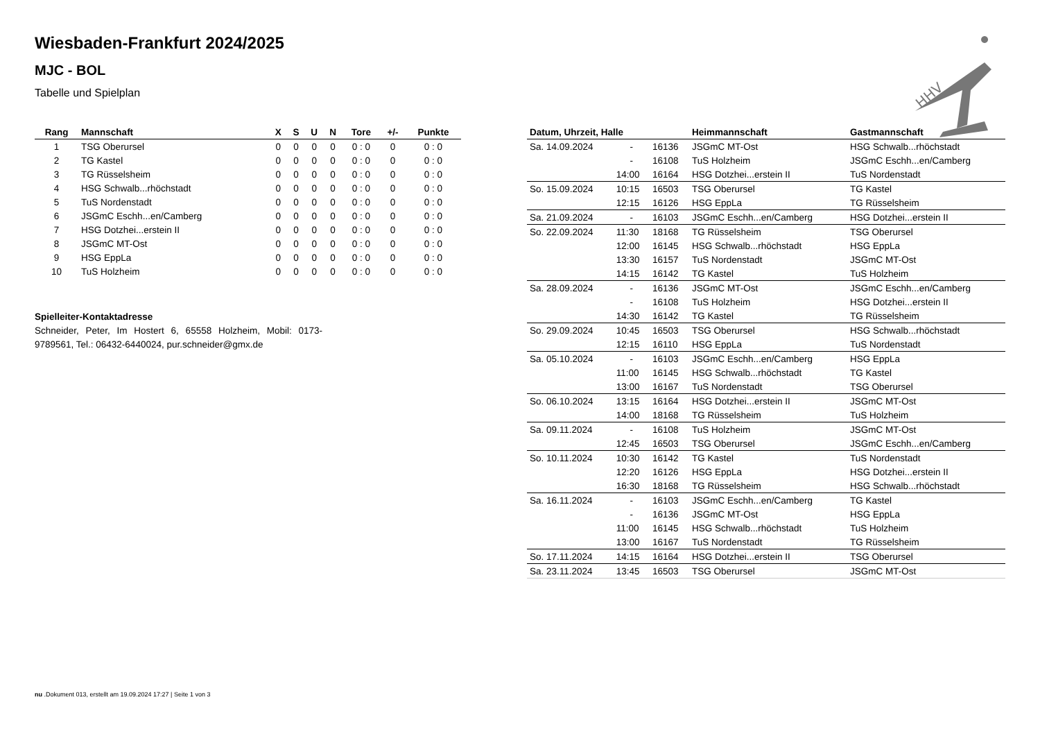HHV
Wiesbaden-Frankfurt 2024/2025
MJC - BOL
Tabelle und Spielplan
| Rang | Mannschaft | X | S | U | N | Tore | +/- | Punkte |
| --- | --- | --- | --- | --- | --- | --- | --- | --- |
| 1 | TSG Oberursel | 0 | 0 | 0 | 0 | 0 : 0 | 0 | 0 : 0 |
| 2 | TG Kastel | 0 | 0 | 0 | 0 | 0 : 0 | 0 | 0 : 0 |
| 3 | TG Rüsselsheim | 0 | 0 | 0 | 0 | 0 : 0 | 0 | 0 : 0 |
| 4 | HSG Schwalb...rhöchstadt | 0 | 0 | 0 | 0 | 0 : 0 | 0 | 0 : 0 |
| 5 | TuS Nordenstadt | 0 | 0 | 0 | 0 | 0 : 0 | 0 | 0 : 0 |
| 6 | JSGmC Eschh...en/Camberg | 0 | 0 | 0 | 0 | 0 : 0 | 0 | 0 : 0 |
| 7 | HSG Dotzhei...erstein II | 0 | 0 | 0 | 0 | 0 : 0 | 0 | 0 : 0 |
| 8 | JSGmC MT-Ost | 0 | 0 | 0 | 0 | 0 : 0 | 0 | 0 : 0 |
| 9 | HSG EppLa | 0 | 0 | 0 | 0 | 0 : 0 | 0 | 0 : 0 |
| 10 | TuS Holzheim | 0 | 0 | 0 | 0 | 0 : 0 | 0 | 0 : 0 |
Spielleiter-Kontaktadresse
Schneider, Peter, Im Hostert 6, 65558 Holzheim, Mobil: 0173-9789561, Tel.: 06432-6440024, pur.schneider@gmx.de
| Datum, Uhrzeit, Halle | | | Heimmannschaft | Gastmannschaft |
| --- | --- | --- | --- | --- |
| Sa. 14.09.2024 | - | 16136 | JSGmC MT-Ost | HSG Schwalb...rhöchstadt |
| | - | 16108 | TuS Holzheim | JSGmC Eschh...en/Camberg |
| | 14:00 | 16164 | HSG Dotzhei...erstein II | TuS Nordenstadt |
| So. 15.09.2024 | 10:15 | 16503 | TSG Oberursel | TG Kastel |
| | 12:15 | 16126 | HSG EppLa | TG Rüsselsheim |
| Sa. 21.09.2024 | - | 16103 | JSGmC Eschh...en/Camberg | HSG Dotzhei...erstein II |
| So. 22.09.2024 | 11:30 | 18168 | TG Rüsselsheim | TSG Oberursel |
| | 12:00 | 16145 | HSG Schwalb...rhöchstadt | HSG EppLa |
| | 13:30 | 16157 | TuS Nordenstadt | JSGmC MT-Ost |
| | 14:15 | 16142 | TG Kastel | TuS Holzheim |
| Sa. 28.09.2024 | - | 16136 | JSGmC MT-Ost | JSGmC Eschh...en/Camberg |
| | - | 16108 | TuS Holzheim | HSG Dotzhei...erstein II |
| | 14:30 | 16142 | TG Kastel | TG Rüsselsheim |
| So. 29.09.2024 | 10:45 | 16503 | TSG Oberursel | HSG Schwalb...rhöchstadt |
| | 12:15 | 16110 | HSG EppLa | TuS Nordenstadt |
| Sa. 05.10.2024 | - | 16103 | JSGmC Eschh...en/Camberg | HSG EppLa |
| | 11:00 | 16145 | HSG Schwalb...rhöchstadt | TG Kastel |
| | 13:00 | 16167 | TuS Nordenstadt | TSG Oberursel |
| So. 06.10.2024 | 13:15 | 16164 | HSG Dotzhei...erstein II | JSGmC MT-Ost |
| | 14:00 | 18168 | TG Rüsselsheim | TuS Holzheim |
| Sa. 09.11.2024 | - | 16108 | TuS Holzheim | JSGmC MT-Ost |
| | 12:45 | 16503 | TSG Oberursel | JSGmC Eschh...en/Camberg |
| So. 10.11.2024 | 10:30 | 16142 | TG Kastel | TuS Nordenstadt |
| | 12:20 | 16126 | HSG EppLa | HSG Dotzhei...erstein II |
| | 16:30 | 18168 | TG Rüsselsheim | HSG Schwalb...rhöchstadt |
| Sa. 16.11.2024 | - | 16103 | JSGmC Eschh...en/Camberg | TG Kastel |
| | - | 16136 | JSGmC MT-Ost | HSG EppLa |
| | 11:00 | 16145 | HSG Schwalb...rhöchstadt | TuS Holzheim |
| | 13:00 | 16167 | TuS Nordenstadt | TG Rüsselsheim |
| So. 17.11.2024 | 14:15 | 16164 | HSG Dotzhei...erstein II | TSG Oberursel |
| Sa. 23.11.2024 | 13:45 | 16503 | TSG Oberursel | JSGmC MT-Ost |
nu .Dokument 013, erstellt am 19.09.2024 17:27 | Seite 1 von 3